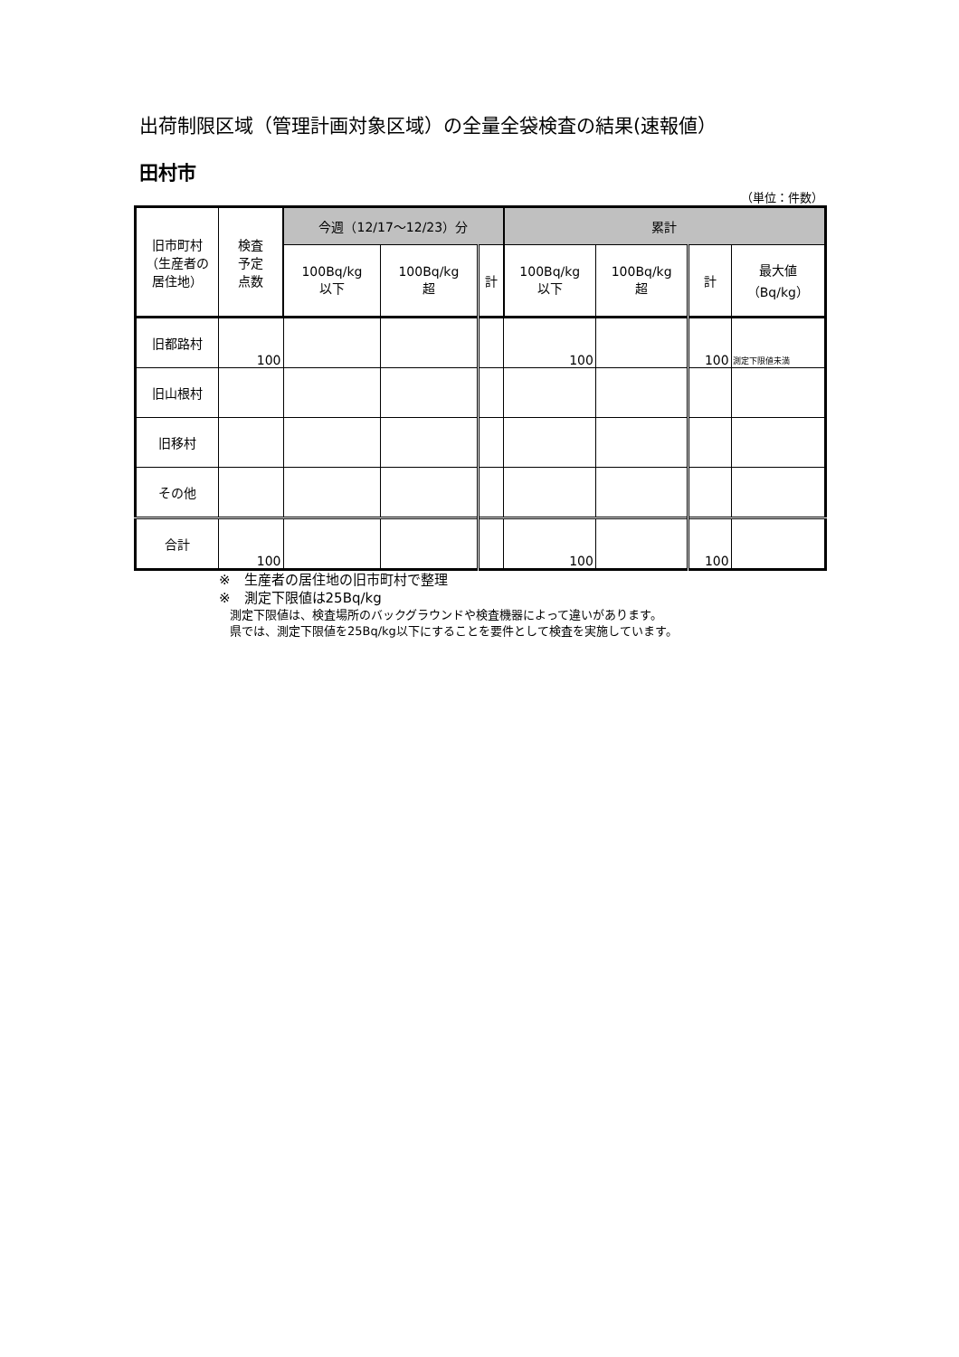出荷制限区域（管理計画対象区域）の全量全袋検査の結果(速報値）
田村市
（単位：件数）
| 旧市町村 （生産者の 居住地） | 検査 予定 点数 | 今週（12/17～12/23）分 | | | 累計 | | | |
| --- | --- | --- | --- | --- | --- | --- | --- | --- |
| | | 100Bq/kg 以下 | 100Bq/kg 超 | 計 | 100Bq/kg 以下 | 100Bq/kg 超 | 計 | 最大値 （Bq/kg） |
| 旧都路村 | 100 | | | | 100 | | 100 | 測定下限値未満 |
| 旧山根村 | | | | | | | | |
| 旧移村 | | | | | | | | |
| その他 | | | | | | | | |
| 合計 | 100 | | | | 100 | | 100 | |
※　生産者の居住地の旧市町村で整理
※　測定下限値は25Bq/kg
測定下限値は、検査場所のバックグラウンドや検査機器によって違いがあります。
県では、測定下限値を25Bq/kg以下にすることを要件として検査を実施しています。